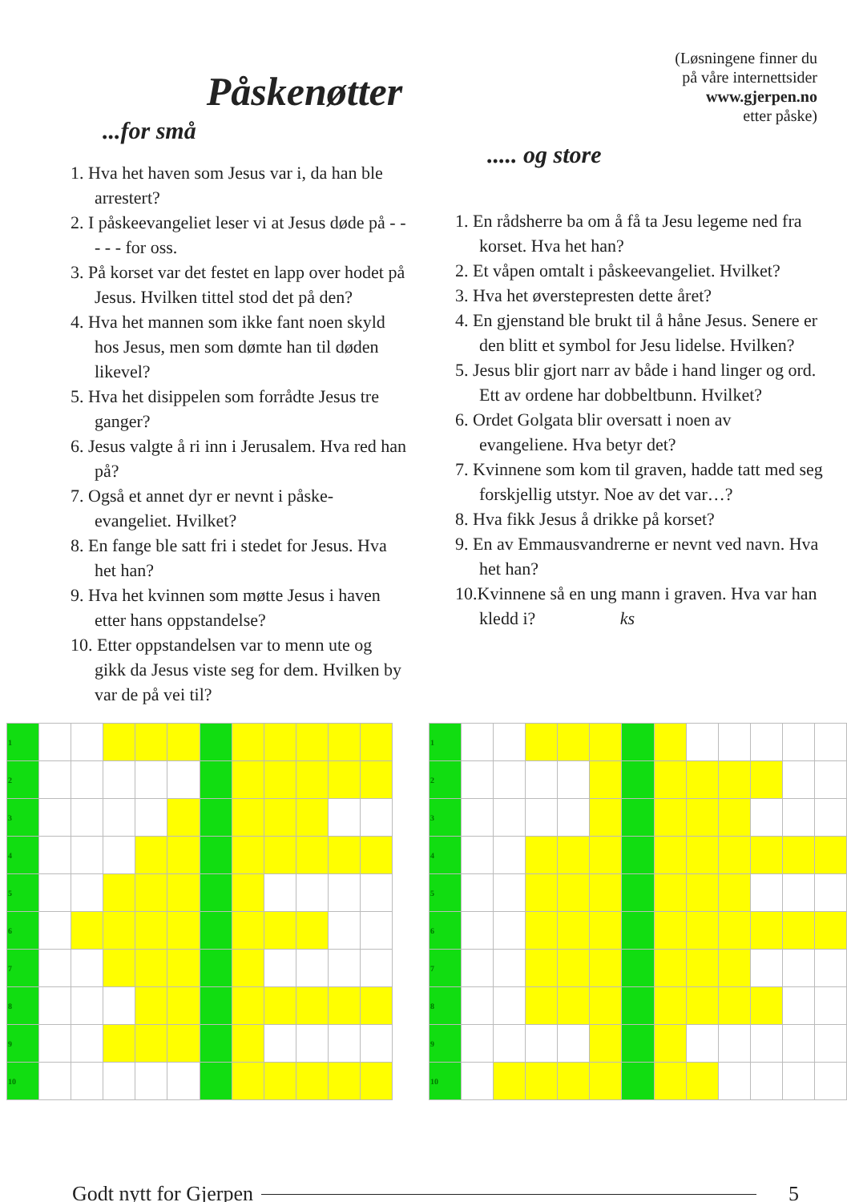Påskenøtter
(Løsningene finner du
på våre internettsider
www.gjerpen.no
etter påske)
...for små
1. Hva het haven som Jesus var i, da han ble arrestert?
2. I påskeevangeliet leser vi at Jesus døde på - - - - - for oss.
3. På korset var det festet en lapp over hodet på Jesus. Hvilken tittel stod det på den?
4. Hva het mannen som ikke fant noen skyld hos Jesus, men som dømte han til døden likevel?
5. Hva het disippelen som forrådte Jesus tre ganger?
6. Jesus valgte å ri inn i Jerusalem. Hva red han på?
7. Også et annet dyr er nevnt i påske-evangeliet. Hvilket?
8. En fange ble satt fri i stedet for Jesus. Hva het han?
9. Hva het kvinnen som møtte Jesus i haven etter hans oppstandelse?
10. Etter oppstandelsen var to menn ute og gikk da Jesus viste seg for dem. Hvilken by var de på vei til?
..... og store
1. En rådsherre ba om å få ta Jesu legeme ned fra korset. Hva het han?
2. Et våpen omtalt i påskeevangeliet. Hvilket?
3. Hva het øverstepresten dette året?
4. En gjenstand ble brukt til å håne Jesus. Senere er den blitt et symbol for Jesu lidelse. Hvilken?
5. Jesus blir gjort narr av både i hand linger og ord. Ett av ordene har dobbeltbunn. Hvilket?
6. Ordet Golgata blir oversatt i noen av evangeliene. Hva betyr det?
7. Kvinnene som kom til graven, hadde tatt med seg forskjellig utstyr. Noe av det var…?
8. Hva fikk Jesus å drikke på korset?
9. En av Emmausvandrerne er nevnt ved navn. Hva het han?
10.Kvinnene så en ung mann i graven. Hva var han kledd i? ks
| 1 | | | | | | | | | | | |
| 2 | | | | | | | | | | | |
| 3 | | | | | | | | | | | |
| 4 | | | | | | | | | | | |
| 5 | | | | | | | | | | | |
| 6 | | | | | | | | | | | |
| 7 | | | | | | | | | | | |
| 8 | | | | | | | | | | | |
| 9 | | | | | | | | | | | |
| 10 | | | | | | | | | | | |
| 1 | | | | | | | | | | | | |
| 2 | | | | | | | | | | | | |
| 3 | | | | | | | | | | | | |
| 4 | | | | | | | | | | | | |
| 5 | | | | | | | | | | | | |
| 6 | | | | | | | | | | | | |
| 7 | | | | | | | | | | | | |
| 8 | | | | | | | | | | | | |
| 9 | | | | | | | | | | | | |
| 10 | | | | | | | | | | | | |
Godt nytt for Gjerpen 5